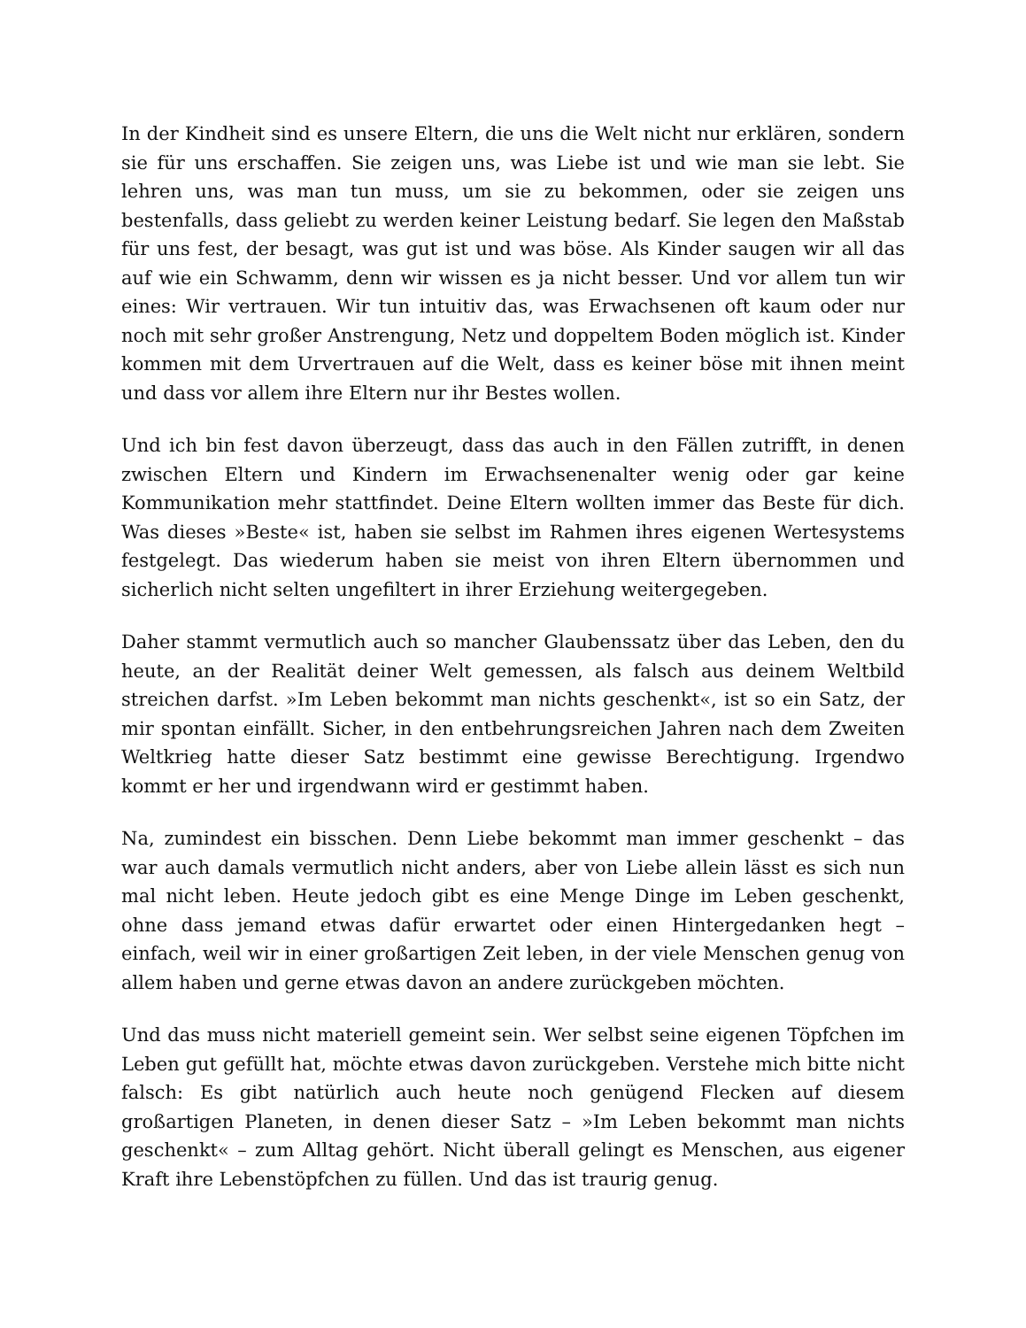In der Kindheit sind es unsere Eltern, die uns die Welt nicht nur erklären, sondern sie für uns erschaffen. Sie zeigen uns, was Liebe ist und wie man sie lebt. Sie lehren uns, was man tun muss, um sie zu bekommen, oder sie zeigen uns bestenfalls, dass geliebt zu werden keiner Leistung bedarf. Sie legen den Maßstab für uns fest, der besagt, was gut ist und was böse. Als Kinder saugen wir all das auf wie ein Schwamm, denn wir wissen es ja nicht besser. Und vor allem tun wir eines: Wir vertrauen. Wir tun intuitiv das, was Erwachsenen oft kaum oder nur noch mit sehr großer Anstrengung, Netz und doppeltem Boden möglich ist. Kinder kommen mit dem Urvertrauen auf die Welt, dass es keiner böse mit ihnen meint und dass vor allem ihre Eltern nur ihr Bestes wollen.
Und ich bin fest davon überzeugt, dass das auch in den Fällen zutrifft, in denen zwischen Eltern und Kindern im Erwachsenenalter wenig oder gar keine Kommunikation mehr stattfindet. Deine Eltern wollten immer das Beste für dich. Was dieses »Beste« ist, haben sie selbst im Rahmen ihres eigenen Wertesystems festgelegt. Das wiederum haben sie meist von ihren Eltern übernommen und sicherlich nicht selten ungefiltert in ihrer Erziehung weitergegeben.
Daher stammt vermutlich auch so mancher Glaubenssatz über das Leben, den du heute, an der Realität deiner Welt gemessen, als falsch aus deinem Weltbild streichen darfst. »Im Leben bekommt man nichts geschenkt«, ist so ein Satz, der mir spontan einfällt. Sicher, in den entbehrungsreichen Jahren nach dem Zweiten Weltkrieg hatte dieser Satz bestimmt eine gewisse Berechtigung. Irgendwo kommt er her und irgendwann wird er gestimmt haben.
Na, zumindest ein bisschen. Denn Liebe bekommt man immer geschenkt – das war auch damals vermutlich nicht anders, aber von Liebe allein lässt es sich nun mal nicht leben. Heute jedoch gibt es eine Menge Dinge im Leben geschenkt, ohne dass jemand etwas dafür erwartet oder einen Hintergedanken hegt – einfach, weil wir in einer großartigen Zeit leben, in der viele Menschen genug von allem haben und gerne etwas davon an andere zurückgeben möchten.
Und das muss nicht materiell gemeint sein. Wer selbst seine eigenen Töpfchen im Leben gut gefüllt hat, möchte etwas davon zurückgeben. Verstehe mich bitte nicht falsch: Es gibt natürlich auch heute noch genügend Flecken auf diesem großartigen Planeten, in denen dieser Satz – »Im Leben bekommt man nichts geschenkt« – zum Alltag gehört. Nicht überall gelingt es Menschen, aus eigener Kraft ihre Lebenstöpfchen zu füllen. Und das ist traurig genug.